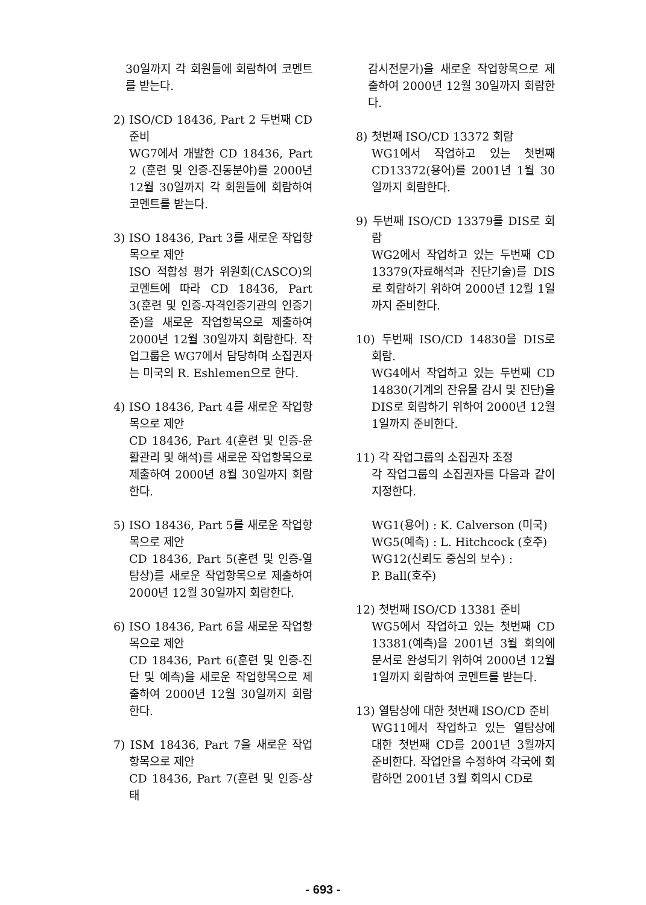30일까지 각 회원들에 회람하여 코멘트를 받는다.
2) ISO/CD 18436, Part 2 두번째 CD 준비
WG7에서 개발한 CD 18436, Part 2 (훈련 및 인증-진동분야)를 2000년 12월 30일까지 각 회원들에 회람하여 코멘트를 받는다.
3) ISO 18436, Part 3를 새로운 작업항목으로 제안
ISO 적합성 평가 위원회(CASCO)의 코멘트에 따라 CD 18436, Part 3(훈련 및 인증-자격인증기관의 인증기준)을 새로운 작업항목으로 제출하여 2000년 12월 30일까지 회람한다. 작업그룹은 WG7에서 담당하며 소집권자는 미국의 R. Eshlemen으로 한다.
4) ISO 18436, Part 4를 새로운 작업항목으로 제안
CD 18436, Part 4(훈련 및 인증-윤활관리 및 해석)를 새로운 작업항목으로 제출하여 2000년 8월 30일까지 회람한다.
5) ISO 18436, Part 5를 새로운 작업항목으로 제안
CD 18436, Part 5(훈련 및 인증-열탐상)를 새로운 작업항목으로 제출하여 2000년 12월 30일까지 회람한다.
6) ISO 18436, Part 6을 새로운 작업항목으로 제안
CD 18436, Part 6(훈련 및 인증-진단 및 예측)을 새로운 작업항목으로 제출하여 2000년 12월 30일까지 회람한다.
7) ISM 18436, Part 7을 새로운 작업항목으로 제안
CD 18436, Part 7(훈련 및 인증-상태
감시전문가)을 새로운 작업항목으로 제출하여 2000년 12월 30일까지 회람한다.
8) 첫번째 ISO/CD 13372 회람
WG1에서 작업하고 있는 첫번째 CD13372(용어)를 2001년 1월 30일까지 회람한다.
9) 두번째 ISO/CD 13379를 DIS로 회람
WG2에서 작업하고 있는 두번째 CD 13379(자료해석과 진단기술)를 DIS로 회람하기 위하여 2000년 12월 1일까지 준비한다.
10) 두번째 ISO/CD 14830을 DIS로 회람.
WG4에서 작업하고 있는 두번째 CD 14830(기계의 잔유물 감시 및 진단)을 DIS로 회람하기 위하여 2000년 12월 1일까지 준비한다.
11) 각 작업그룹의 소집권자 조정
각 작업그룹의 소집권자를 다음과 같이 지정한다.
WG1(용어) : K. Calverson (미국)
WG5(예측) : L. Hitchcock (호주)
WG12(신뢰도 중심의 보수) :
P. Ball(호주)
12) 첫번째 ISO/CD 13381 준비
WG5에서 작업하고 있는 첫번째 CD 13381(예측)을 2001년 3월 회의에 문서로 완성되기 위하여 2000년 12월 1일까지 회람하여 코멘트를 받는다.
13) 열탐상에 대한 첫번째 ISO/CD 준비
WG11에서 작업하고 있는 열탐상에 대한 첫번째 CD를 2001년 3월까지 준비한다. 작업안을 수정하여 각국에 회람하면 2001년 3월 회의시 CD로
- 693 -